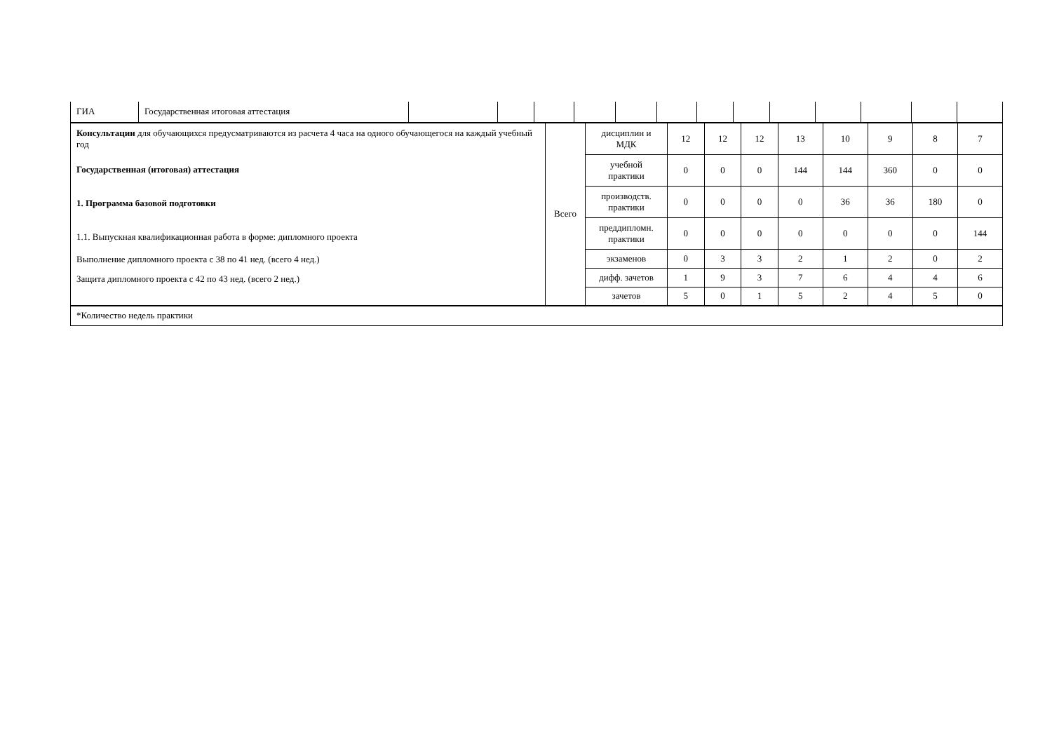| ГИА | Государственная итоговая аттестация | | | | | | | | | | | | | |
| Консультации для обучающихся предусматриваются из расчета 4 часа на одного обучающегося на каждый учебный год Государственная (итоговая) аттестация 1. Программа базовой подготовки 1.1. Выпускная квалификационная работа в форме: дипломного проекта Выполнение дипломного проекта с 38 по 41 нед. (всего 4 нед.) Защита дипломного проекта с 42 по 43 нед. (всего 2 нед.) | Всего | дисциплин и МДК | 12 | 12 | 12 | 13 | 10 | 9 | 8 | 7 |
| | | учебной практики | 0 | 0 | 0 | 144 | 144 | 360 | 0 | 0 |
| | | производств. практики | 0 | 0 | 0 | 0 | 36 | 36 | 180 | 0 |
| | | преддипломн. практики | 0 | 0 | 0 | 0 | 0 | 0 | 0 | 144 |
| | | экзаменов | 0 | 3 | 3 | 2 | 1 | 2 | 0 | 2 |
| | | дифф. зачетов | 1 | 9 | 3 | 7 | 6 | 4 | 4 | 6 |
| | | зачетов | 5 | 0 | 1 | 5 | 2 | 4 | 5 | 0 |
| *Количество недель практики | | | | | | | | | | |